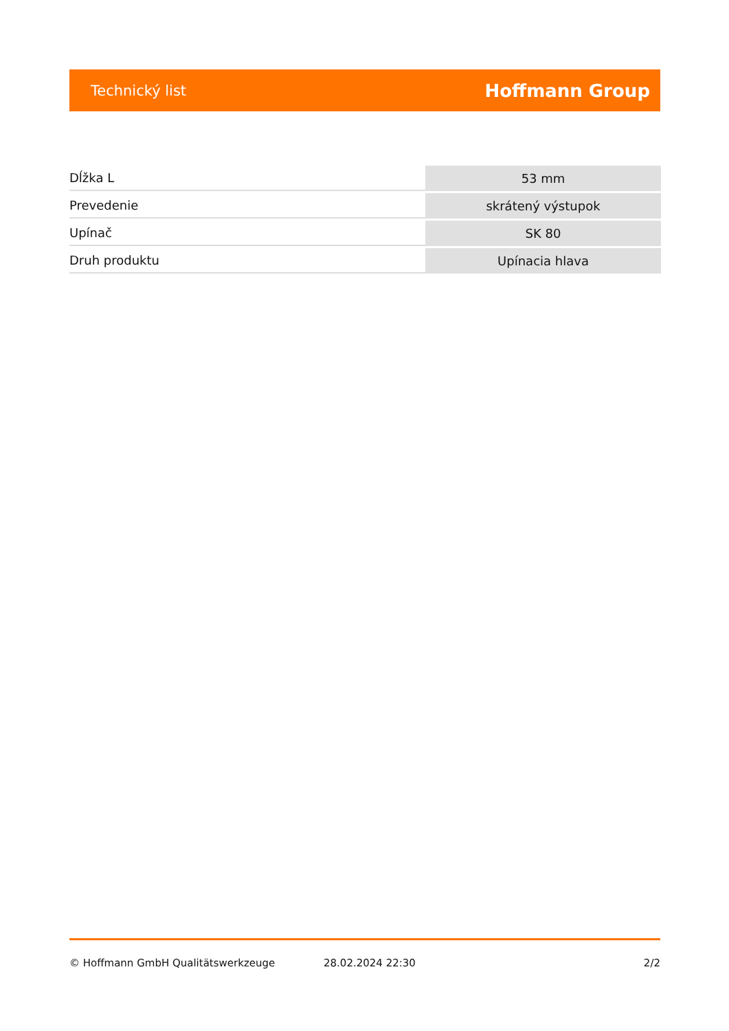Technický list Hoffmann Group
| Dĺžka L | 53 mm |
| Prevedenie | skrátený výstupok |
| Upínač | SK 80 |
| Druh produktu | Upínacia hlava |
© Hoffmann GmbH Qualitätswerkzeuge 28.02.2024 22:30 2/2